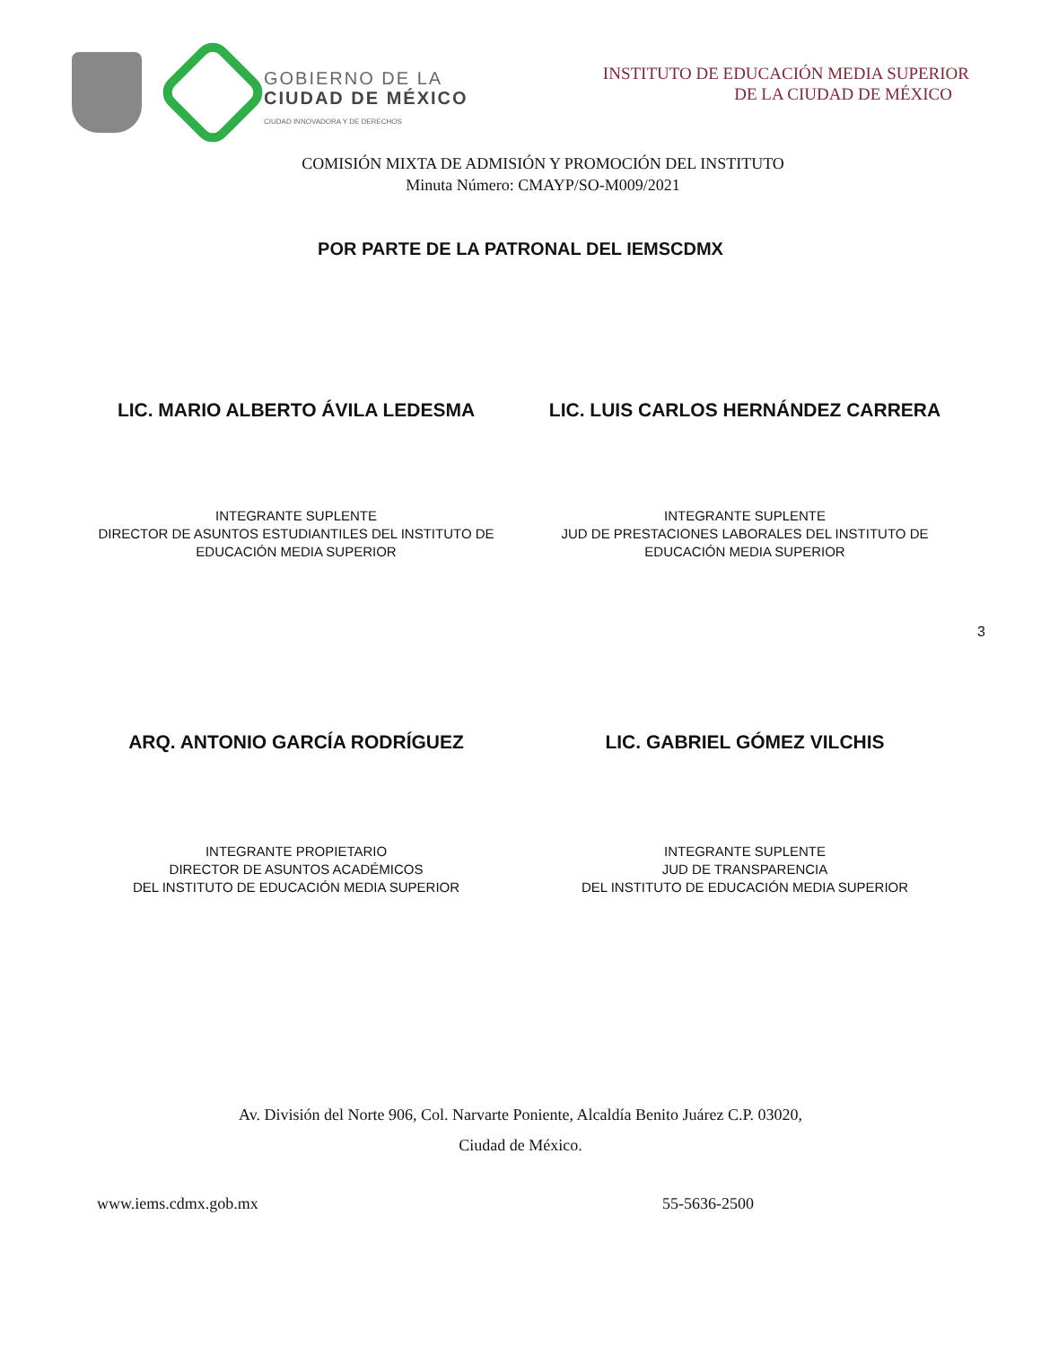GOBIERNO DE LA
CIUDAD DE MÉXICO
CIUDAD INNOVADORA Y DE DERECHOS
INSTITUTO DE EDUCACIÓN MEDIA SUPERIOR
DE LA CIUDAD DE MÉXICO
COMISIÓN MIXTA DE ADMISIÓN Y PROMOCIÓN DEL INSTITUTO
Minuta Número: CMAYP/SO-M009/2021
POR PARTE DE LA PATRONAL DEL IEMSCDMX
LIC. MARIO ALBERTO ÁVILA LEDESMA
LIC. LUIS CARLOS HERNÁNDEZ CARRERA
INTEGRANTE SUPLENTE
DIRECTOR DE ASUNTOS ESTUDIANTILES DEL INSTITUTO DE
EDUCACIÓN MEDIA SUPERIOR
INTEGRANTE SUPLENTE
JUD DE PRESTACIONES LABORALES DEL INSTITUTO DE
EDUCACIÓN MEDIA SUPERIOR
3
ARQ. ANTONIO GARCÍA RODRÍGUEZ LIC. GABRIEL GÓMEZ VILCHIS
INTEGRANTE PROPIETARIO
DIRECTOR DE ASUNTOS ACADÉMICOS
DEL INSTITUTO DE EDUCACIÓN MEDIA SUPERIOR
INTEGRANTE SUPLENTE
JUD DE TRANSPARENCIA
DEL INSTITUTO DE EDUCACIÓN MEDIA SUPERIOR
Av. División del Norte 906, Col. Narvarte Poniente, Alcaldía Benito Juárez C.P. 03020,
Ciudad de México.
www.iems.cdmx.gob.mx 55-5636-2500